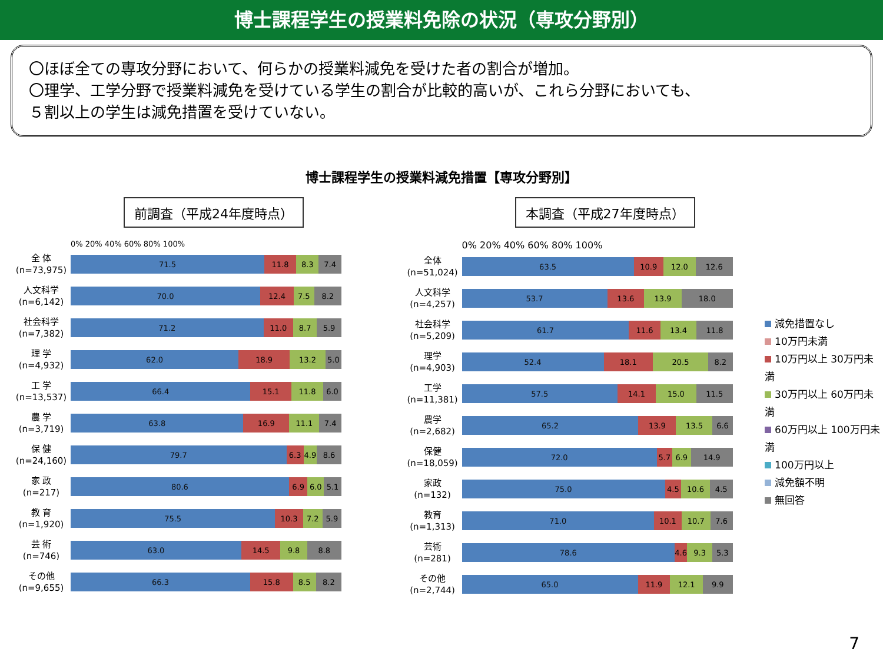博士課程学生の授業料免除の状況（専攻分野別）
〇ほぼ全ての専攻分野において、何らかの授業料減免を受けた者の割合が増加。
〇理学、工学分野で授業料減免を受けている学生の割合が比較的高いが、これら分野においても、
５割以上の学生は減免措置を受けていない。
博士課程学生の授業料減免措置【専攻分野別】
前調査（平成24年度時点）
0% 20% 40% 60% 80% 100%
全 体
(n=73,975)
71.5 11.8 8.3 7.4
人文科学
(n=6,142)
70.0 12.4 7.5 8.2
社会科学
(n=7,382)
71.2 11.0 8.7 5.9
理 学
(n=4,932)
62.0 18.9 13.2 5.0
工 学
(n=13,537)
66.4 15.1 11.8 6.0
農 学
(n=3,719)
63.8 16.9 11.1 7.4
保 健
(n=24,160)
79.7 6.3 4.9 8.6
家 政
(n=217)
80.6 6.9 6.0 5.1
教 育
(n=1,920)
75.5 10.3 7.2 5.9
芸 術
(n=746)
63.0 14.5 9.8 8.8
その他
(n=9,655)
66.3 15.8 8.5 8.2
本調査（平成27年度時点）
0% 20% 40% 60% 80% 100%
全体
(n=51,024)
63.5 10.9 12.0 12.6
人文科学
(n=4,257)
53.7 13.6 13.9 18.0
社会科学
(n=5,209)
61.7 11.6 13.4 11.8
理学
(n=4,903)
52.4 18.1 20.5 8.2
工学
(n=11,381)
57.5 14.1 15.0 11.5
農学
(n=2,682)
65.2 13.9 13.5 6.6
保健
(n=18,059)
72.0 5.7 6.9 14.9
家政
(n=132)
75.0 4.5 10.6 4.5
教育
(n=1,313)
71.0 10.1 10.7 7.6
芸術
(n=281)
78.6 4.6 9.3 5.3
その他
(n=2,744)
65.0 11.9 12.1 9.9
減免措置なし
10万円未満
10万円以上 30万円未満
30万円以上 60万円未満
60万円以上 100万円未満
100万円以上
減免額不明
無回答
7